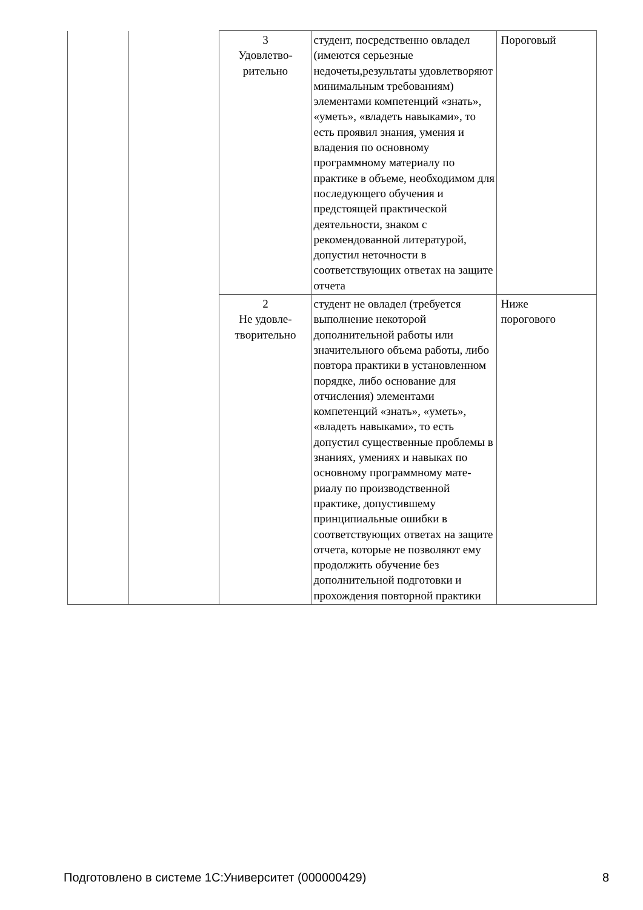| | | 3 Удовлетво- рительно | студент, посредственно овладел (имеются серьезные недочеты,результаты удовлетворяют минимальным требованиям) элементами компетенций «знать», «уметь», «владеть навыками», то есть проявил знания, умения и владения по основному программному материалу по практике в объеме, необходимом для последующего обучения и предстоящей практической деятельности, знаком с рекомендованной литературой, допустил неточности в соответствующих ответах на защите отчета | Пороговый |
| | | 2 Не удовле- творительно | студент не овладел (требуется выполнение некоторой дополнительной работы или значительного объема работы, либо повтора практики в установленном порядке, либо основание для отчисления) элементами компетенций «знать», «уметь», «владеть навыками», то есть допустил существенные проблемы в знаниях, умениях и навыках по основному программному мате-риалу по производственной практике, допустившему принципиальные ошибки в соответствующих ответах на защите отчета, которые не позволяют ему продолжить обучение без дополнительной подготовки и прохождения повторной практики | Ниже порогового |
Подготовлено в системе 1С:Университет (000000429) 8